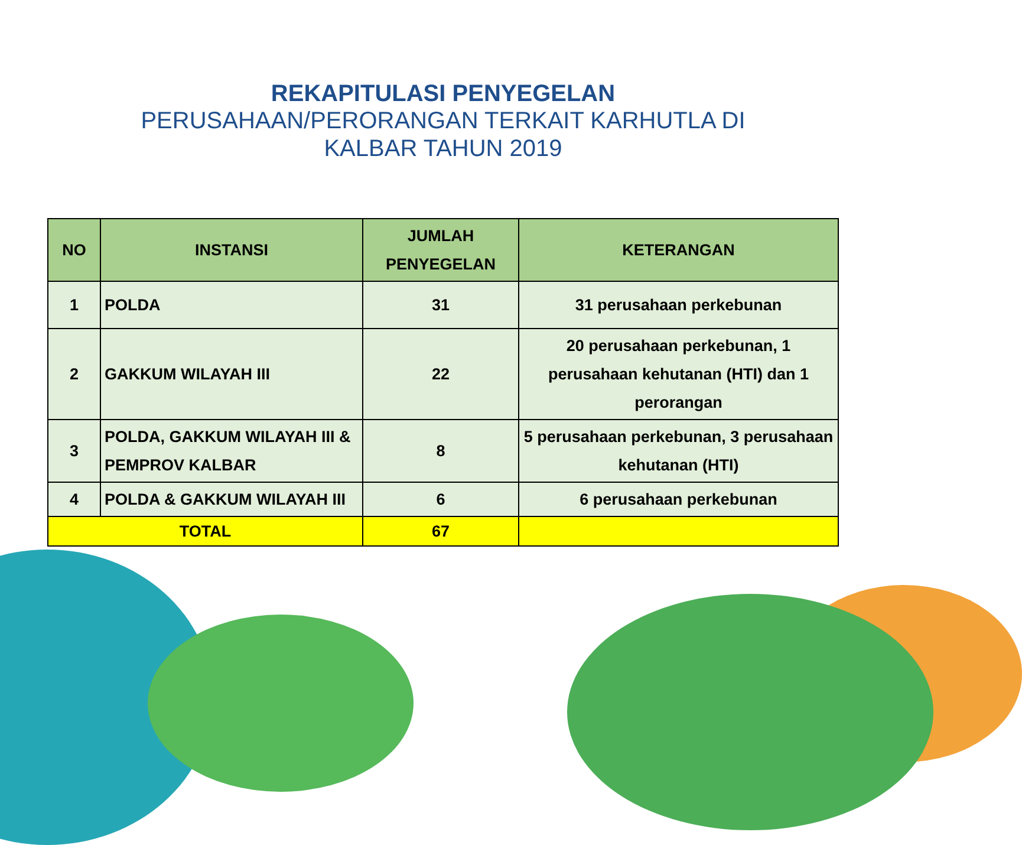REKAPITULASI PENYEGELAN
PERUSAHAAN/PERORANGAN TERKAIT KARHUTLA DI
KALBAR TAHUN 2019
| NO | INSTANSI | JUMLAH PENYEGELAN | KETERANGAN |
| --- | --- | --- | --- |
| 1 | POLDA | 31 | 31 perusahaan perkebunan |
| 2 | GAKKUM WILAYAH III | 22 | 20 perusahaan perkebunan, 1 perusahaan kehutanan (HTI) dan 1 perorangan |
| 3 | POLDA, GAKKUM WILAYAH III & PEMPROV KALBAR | 8 | 5 perusahaan perkebunan, 3 perusahaan kehutanan (HTI) |
| 4 | POLDA & GAKKUM WILAYAH III | 6 | 6 perusahaan perkebunan |
| TOTAL | | 67 | |